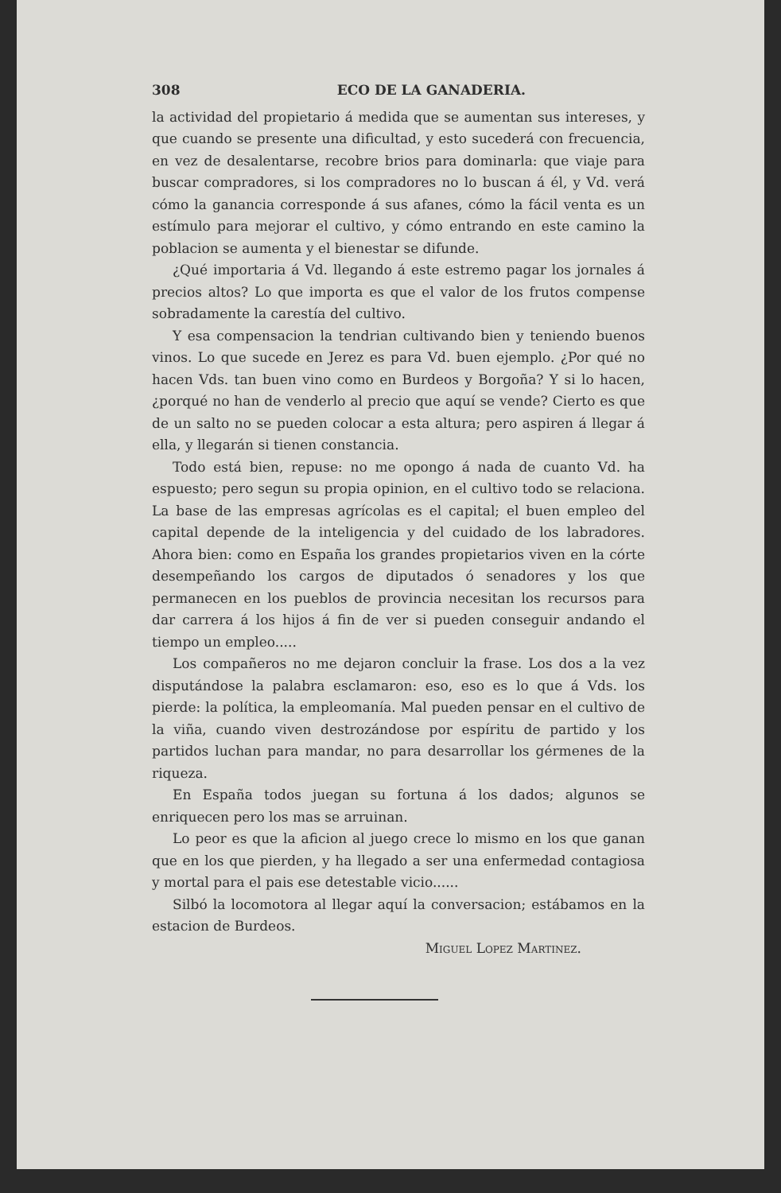308 ECO DE LA GANADERIA.
la actividad del propietario á medida que se aumentan sus intereses, y que cuando se presente una dificultad, y esto sucederá con frecuencia, en vez de desalentarse, recobre brios para dominarla: que viaje para buscar compradores, si los compradores no lo buscan á él, y Vd. verá cómo la ganancia corresponde á sus afanes, cómo la fácil venta es un estímulo para mejorar el cultivo, y cómo entrando en este camino la poblacion se aumenta y el bienestar se difunde.
¿Qué importaria á Vd. llegando á este estremo pagar los jornales á precios altos? Lo que importa es que el valor de los frutos compense sobradamente la carestía del cultivo.
Y esa compensacion la tendrian cultivando bien y teniendo buenos vinos. Lo que sucede en Jerez es para Vd. buen ejemplo. ¿Por qué no hacen Vds. tan buen vino como en Burdeos y Borgoña? Y si lo hacen, ¿porqué no han de venderlo al precio que aquí se vende? Cierto es que de un salto no se pueden colocar a esta altura; pero aspiren á llegar á ella, y llegarán si tienen constancia.
Todo está bien, repuse: no me opongo á nada de cuanto Vd. ha espuesto; pero segun su propia opinion, en el cultivo todo se relaciona. La base de las empresas agrícolas es el capital; el buen empleo del capital depende de la inteligencia y del cuidado de los labradores. Ahora bien: como en España los grandes propietarios viven en la córte desempeñando los cargos de diputados ó senadores y los que permanecen en los pueblos de provincia necesitan los recursos para dar carrera á los hijos á fin de ver si pueden conseguir andando el tiempo un empleo.....
Los compañeros no me dejaron concluir la frase. Los dos a la vez disputándose la palabra esclamaron: eso, eso es lo que á Vds. los pierde: la política, la empleomanía. Mal pueden pensar en el cultivo de la viña, cuando viven destrozándose por espíritu de partido y los partidos luchan para mandar, no para desarrollar los gérmenes de la riqueza.
En España todos juegan su fortuna á los dados; algunos se enriquecen pero los mas se arruinan.
Lo peor es que la aficion al juego crece lo mismo en los que ganan que en los que pierden, y ha llegado a ser una enfermedad contagiosa y mortal para el pais ese detestable vicio......
Silbó la locomotora al llegar aquí la conversacion; estábamos en la estacion de Burdeos.
Miguel Lopez Martinez.